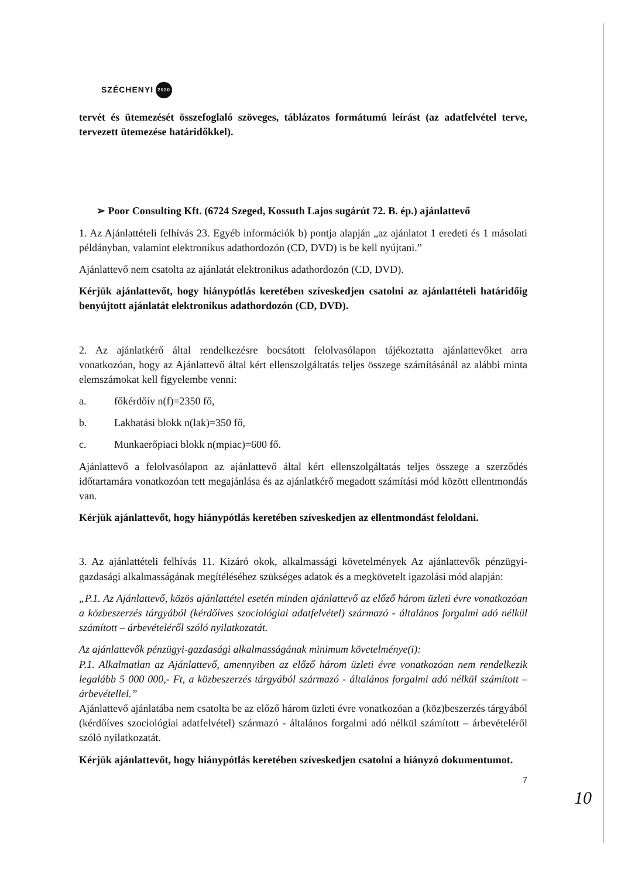SZÉCHENYI 2020
tervét és ütemezését összefoglaló szöveges, táblázatos formátumú leírást (az adatfelvétel terve, tervezett ütemezése határidőkkel).
➢ Poor Consulting Kft. (6724 Szeged, Kossuth Lajos sugárút 72. B. ép.) ajánlattevő
1. Az Ajánlattételi felhívás 23. Egyéb információk b) pontja alapján „az ajánlatot 1 eredeti és 1 másolati példányban, valamint elektronikus adathordozón (CD, DVD) is be kell nyújtani.”
Ajánlattevő nem csatolta az ajánlatát elektronikus adathordozón (CD, DVD).
Kérjük ajánlattevőt, hogy hiánypótlás keretében szíveskedjen csatolni az ajánlattételi határidőig benyújtott ajánlatát elektronikus adathordozón (CD, DVD).
2. Az ajánlatkérő által rendelkezésre bocsátott felolvasólapon tájékoztatta ajánlattevőket arra vonatkozóan, hogy az Ajánlattevő által kért ellenszolgáltatás teljes összege számításánál az alábbi minta elemszámokat kell figyelembe venni:
a. főkérdőív n(f)=2350 fő,
b. Lakhatási blokk n(lak)=350 fő,
c. Munkaerőpiaci blokk n(mpiac)=600 fő.
Ajánlattevő a felolvasólapon az ajánlattevő által kért ellenszolgáltatás teljes összege a szerződés időtartamára vonatkozóan tett megajánlása és az ajánlatkérő megadott számítási mód között ellentmondás van.
Kérjük ajánlattevőt, hogy hiánypótlás keretében szíveskedjen az ellentmondást feloldani.
3. Az ajánlattételi felhívás 11. Kizáró okok, alkalmassági követelmények Az ajánlattevők pénzügyi-gazdasági alkalmasságának megítéléséhez szükséges adatok és a megkövetelt igazolási mód alapján:
„P.1. Az Ajánlattevő, közös ajánlattétel esetén minden ajánlattevő az előző három üzleti évre vonatkozóan a közbeszerzés tárgyából (kérdőíves szociológiai adatfelvétel) származó - általános forgalmi adó nélkül számított – árbevételéről szóló nyilatkozatát.
Az ajánlattevők pénzügyi-gazdasági alkalmasságának minimum követelménye(i):
P.1. Alkalmatlan az Ajánlattevő, amennyiben az előző három üzleti évre vonatkozóan nem rendelkezik legalább 5 000 000,- Ft, a közbeszerzés tárgyából származó - általános forgalmi adó nélkül számított – árbevétellel.”
Ajánlattevő ajánlatába nem csatolta be az előző három üzleti évre vonatkozóan a (köz)beszerzés tárgyából (kérdőíves szociológiai adatfelvétel) származó - általános forgalmi adó nélkül számított – árbevételéről szóló nyilatkozatát.
Kérjük ajánlattevőt, hogy hiánypótlás keretében szíveskedjen csatolni a hiányzó dokumentumot.
7
10